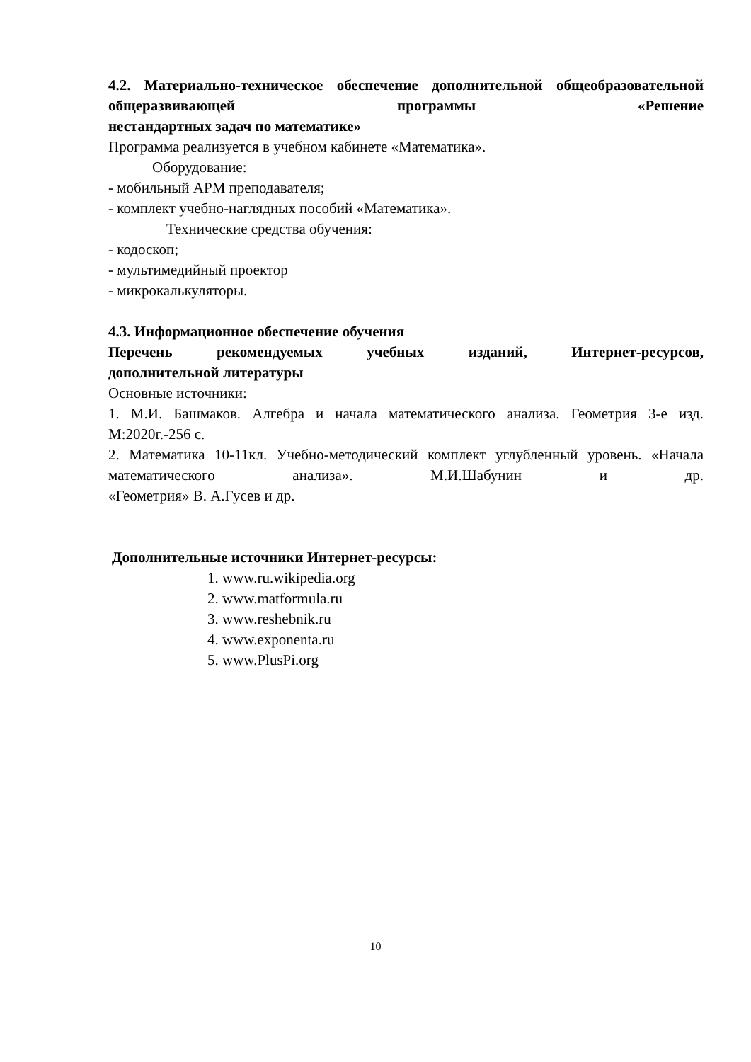4.2. Материально-техническое обеспечение дополнительной общеобразовательной общеразвивающей программы «Решение
нестандартных задач по математике»
Программа реализуется в учебном кабинете «Математика».
Оборудование:
- мобильный АРМ преподавателя;
- комплект учебно-наглядных пособий «Математика».
Технические средства обучения:
- кодоскоп;
- мультимедийный проектор
- микрокалькуляторы.
4.3. Информационное обеспечение обучения
Перечень рекомендуемых учебных изданий, Интернет-ресурсов,
дополнительной литературы
Основные источники:
1. М.И. Башмаков. Алгебра и начала математического анализа. Геометрия 3-е изд. М:2020г.-256 с.
2. Математика 10-11кл. Учебно-методический комплект углубленный уровень. «Начала математического анализа». М.И.Шабунин и др.
«Геометрия» В. А.Гусев и др.
Дополнительные источники Интернет-ресурсы:
1. www.ru.wikipedia.org
2. www.matformula.ru
3. www.reshebnik.ru
4. www.exponenta.ru
5. www.PlusPi.org
10